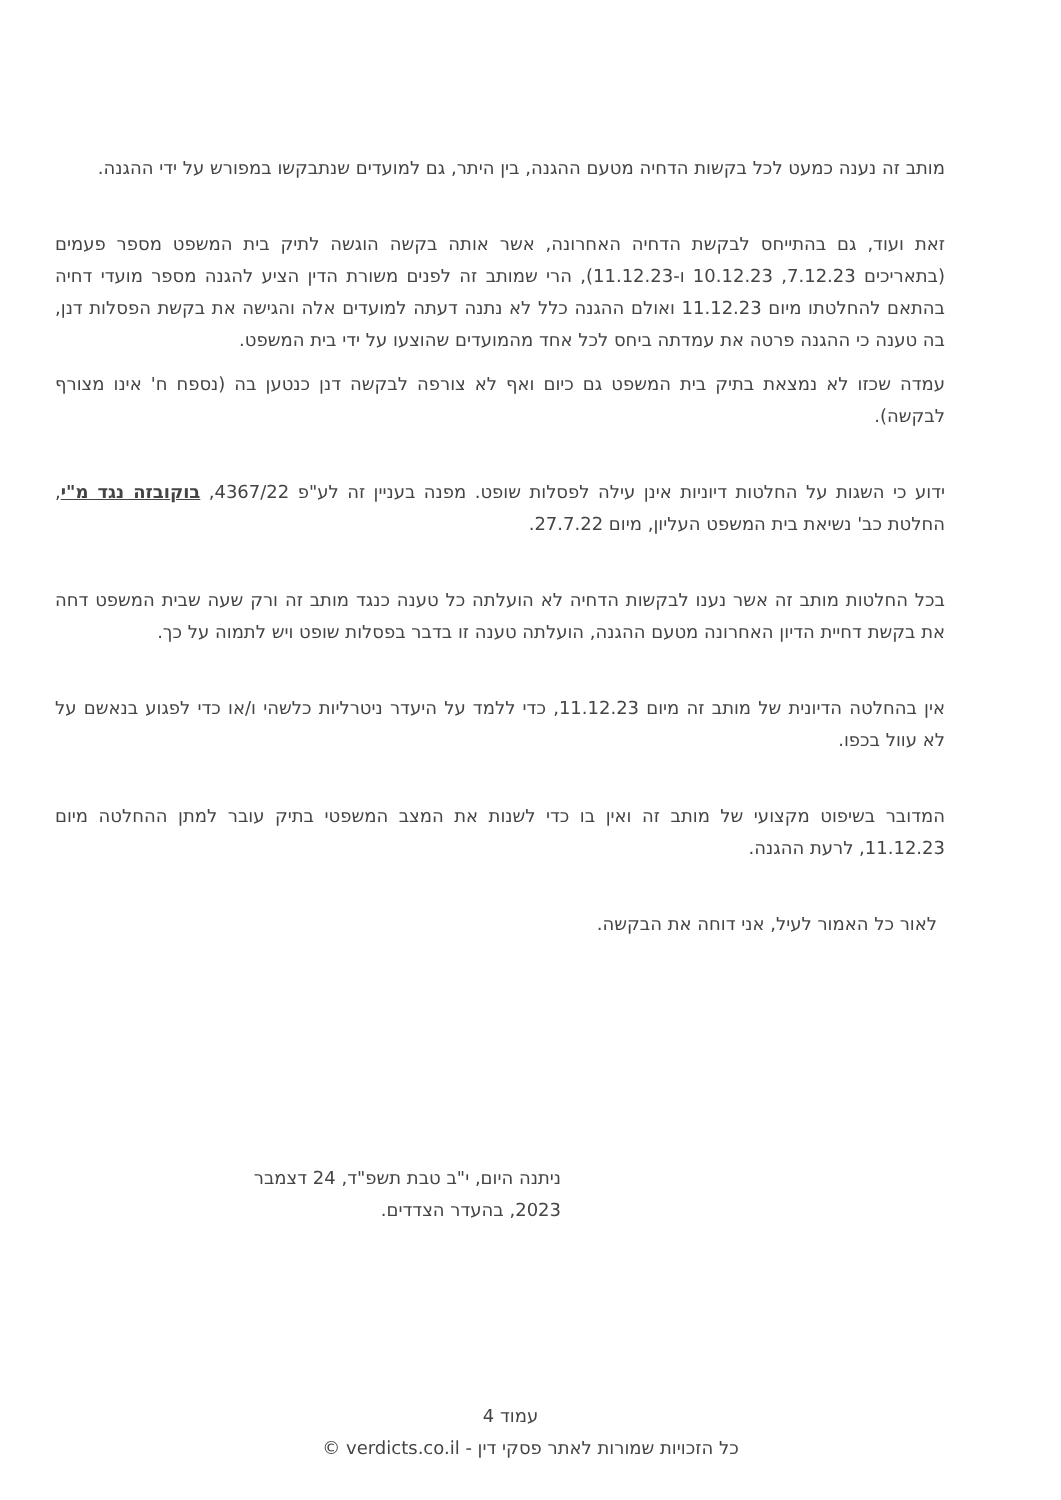מותב זה נענה כמעט לכל בקשות הדחיה מטעם ההגנה, בין היתר, גם למועדים שנתבקשו במפורש על ידי ההגנה.
זאת ועוד, גם בהתייחס לבקשת הדחיה האחרונה, אשר אותה בקשה הוגשה לתיק בית המשפט מספר פעמים (בתאריכים 7.12.23, 10.12.23 ו-11.12.23), הרי שמותב זה לפנים משורת הדין הציע להגנה מספר מועדי דחיה בהתאם להחלטתו מיום 11.12.23 ואולם ההגנה כלל לא נתנה דעתה למועדים אלה והגישה את בקשת הפסלות דנן, בה טענה כי ההגנה פרטה את עמדתה ביחס לכל אחד מהמועדים שהוצעו על ידי בית המשפט.
עמדה שכזו לא נמצאת בתיק בית המשפט גם כיום ואף לא צורפה לבקשה דנן כנטען בה (נספח ח' אינו מצורף לבקשה).
ידוע כי השגות על החלטות דיוניות אינן עילה לפסלות שופט. מפנה בעניין זה לע"פ 4367/22, בוקובזה נגד מ"י, החלטת כב' נשיאת בית המשפט העליון, מיום 27.7.22.
בכל החלטות מותב זה אשר נענו לבקשות הדחיה לא הועלתה כל טענה כנגד מותב זה ורק שעה שבית המשפט דחה את בקשת דחיית הדיון האחרונה מטעם ההגנה, הועלתה טענה זו בדבר בפסלות שופט ויש לתמוה על כך.
אין בהחלטה הדיונית של מותב זה מיום 11.12.23, כדי ללמד על היעדר ניטרליות כלשהי ו/או כדי לפגוע בנאשם על לא עוול בכפו.
המדובר בשיפוט מקצועי של מותב זה ואין בו כדי לשנות את המצב המשפטי בתיק עובר למתן ההחלטה מיום 11.12.23, לרעת ההגנה.
לאור כל האמור לעיל, אני דוחה את הבקשה.
ניתנה היום, י"ב טבת תשפ"ד, 24 דצמבר 2023, בהעדר הצדדים.
עמוד 4
כל הזכויות שמורות לאתר פסקי דין - verdicts.co.il ©